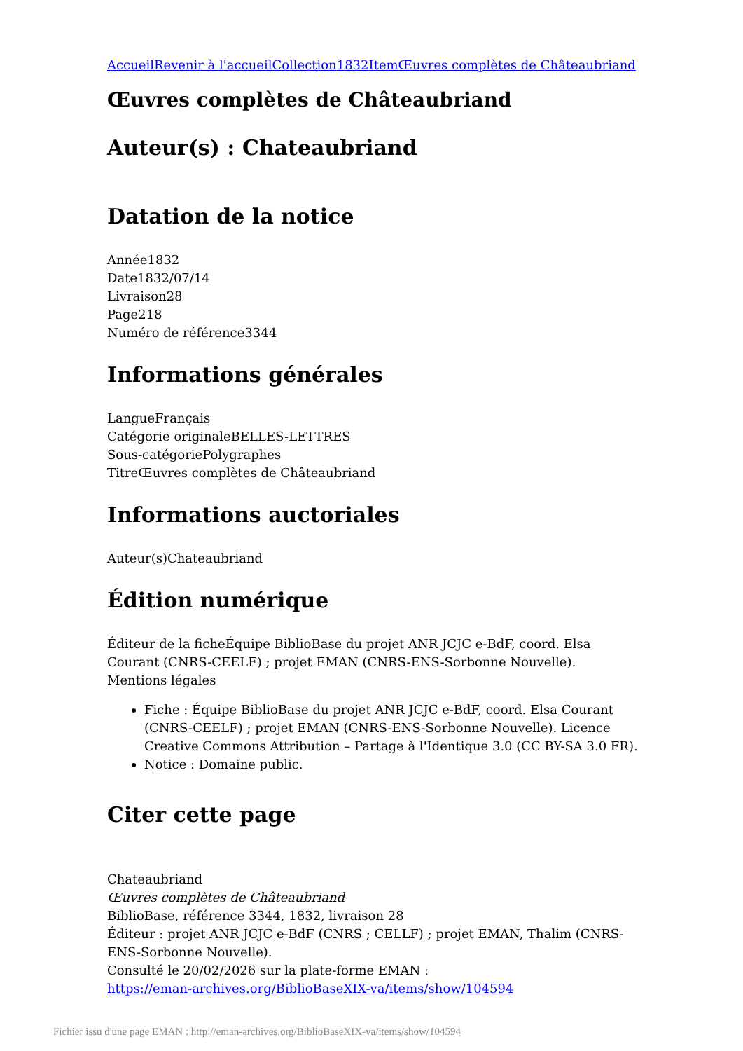Accueil Revenir à l'accueil Collection 1832 Item Œuvres complètes de Châteaubriand
Œuvres complètes de Châteaubriand
Auteur(s) : Chateaubriand
Datation de la notice
Année1832
Date1832/07/14
Livraison28
Page218
Numéro de référence3344
Informations générales
LangueFrançais
Catégorie originaleBELLES-LETTRES
Sous-catégoriePolygraphes
TitreŒuvres complètes de Châteaubriand
Informations auctoriales
Auteur(s)Chateaubriand
Édition numérique
Éditeur de la ficheÉquipe BiblioBase du projet ANR JCJC e-BdF, coord. Elsa Courant (CNRS-CEELF) ; projet EMAN (CNRS-ENS-Sorbonne Nouvelle).
Mentions légales
Fiche : Équipe BiblioBase du projet ANR JCJC e-BdF, coord. Elsa Courant (CNRS-CEELF) ; projet EMAN (CNRS-ENS-Sorbonne Nouvelle). Licence Creative Commons Attribution – Partage à l'Identique 3.0 (CC BY-SA 3.0 FR).
Notice : Domaine public.
Citer cette page
Chateaubriand
Œuvres complètes de Châteaubriand
BiblioBase, référence 3344, 1832, livraison 28
Éditeur : projet ANR JCJC e-BdF (CNRS ; CELLF) ; projet EMAN, Thalim (CNRS-ENS-Sorbonne Nouvelle).
Consulté le 20/02/2026 sur la plate-forme EMAN :
https://eman-archives.org/BiblioBaseXIX-va/items/show/104594
Fichier issu d'une page EMAN : http://eman-archives.org/BiblioBaseXIX-va/items/show/104594